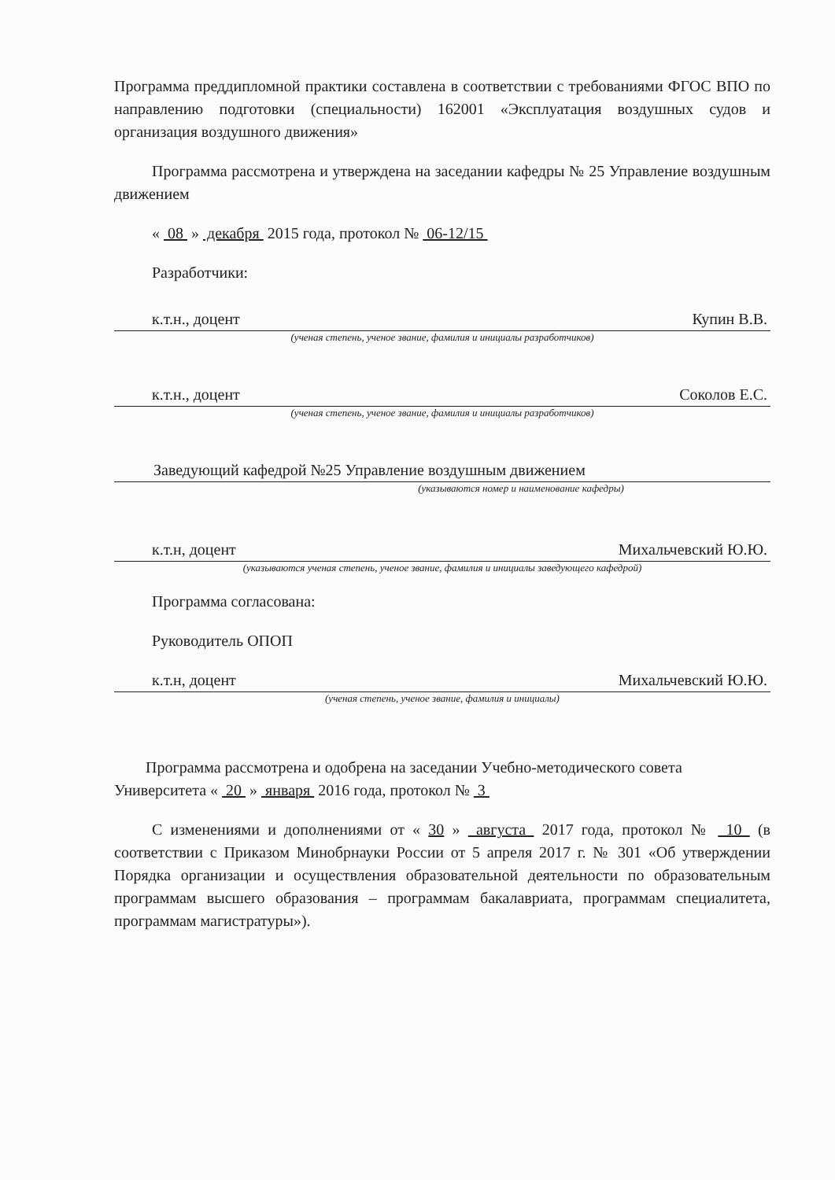Программа преддипломной практики составлена в соответствии с требованиями ФГОС ВПО по направлению подготовки (специальности) 162001 «Эксплуатация воздушных судов и организация воздушного движения»
Программа рассмотрена и утверждена на заседании кафедры № 25 Управление воздушным движением
« 08 » декабря 2015 года, протокол № 06-12/15
Разработчики:
к.т.н., доцент Купин В.В.
(ученая степень, ученое звание, фамилия и инициалы разработчиков)
к.т.н., доцент Соколов Е.С.
(ученая степень, ученое звание, фамилия и инициалы разработчиков)
Заведующий кафедрой №25 Управление воздушным движением
(указываются номер и наименование кафедры)
к.т.н, доцент Михальчевский Ю.Ю.
(указываются ученая степень, ученое звание, фамилия и инициалы заведующего кафедрой)
Программа согласована:
Руководитель ОПОП
к.т.н, доцент Михальчевский Ю.Ю.
(ученая степень, ученое звание, фамилия и инициалы)
Программа рассмотрена и одобрена на заседании Учебно-методического совета Университета « 20 » января 2016 года, протокол № 3
С изменениями и дополнениями от « 30 » августа 2017 года, протокол № 10 (в соответствии с Приказом Минобрнауки России от 5 апреля 2017 г. № 301 «Об утверждении Порядка организации и осуществления образовательной деятельности по образовательным программам высшего образования – программам бакалавриата, программам специалитета, программам магистратуры»).